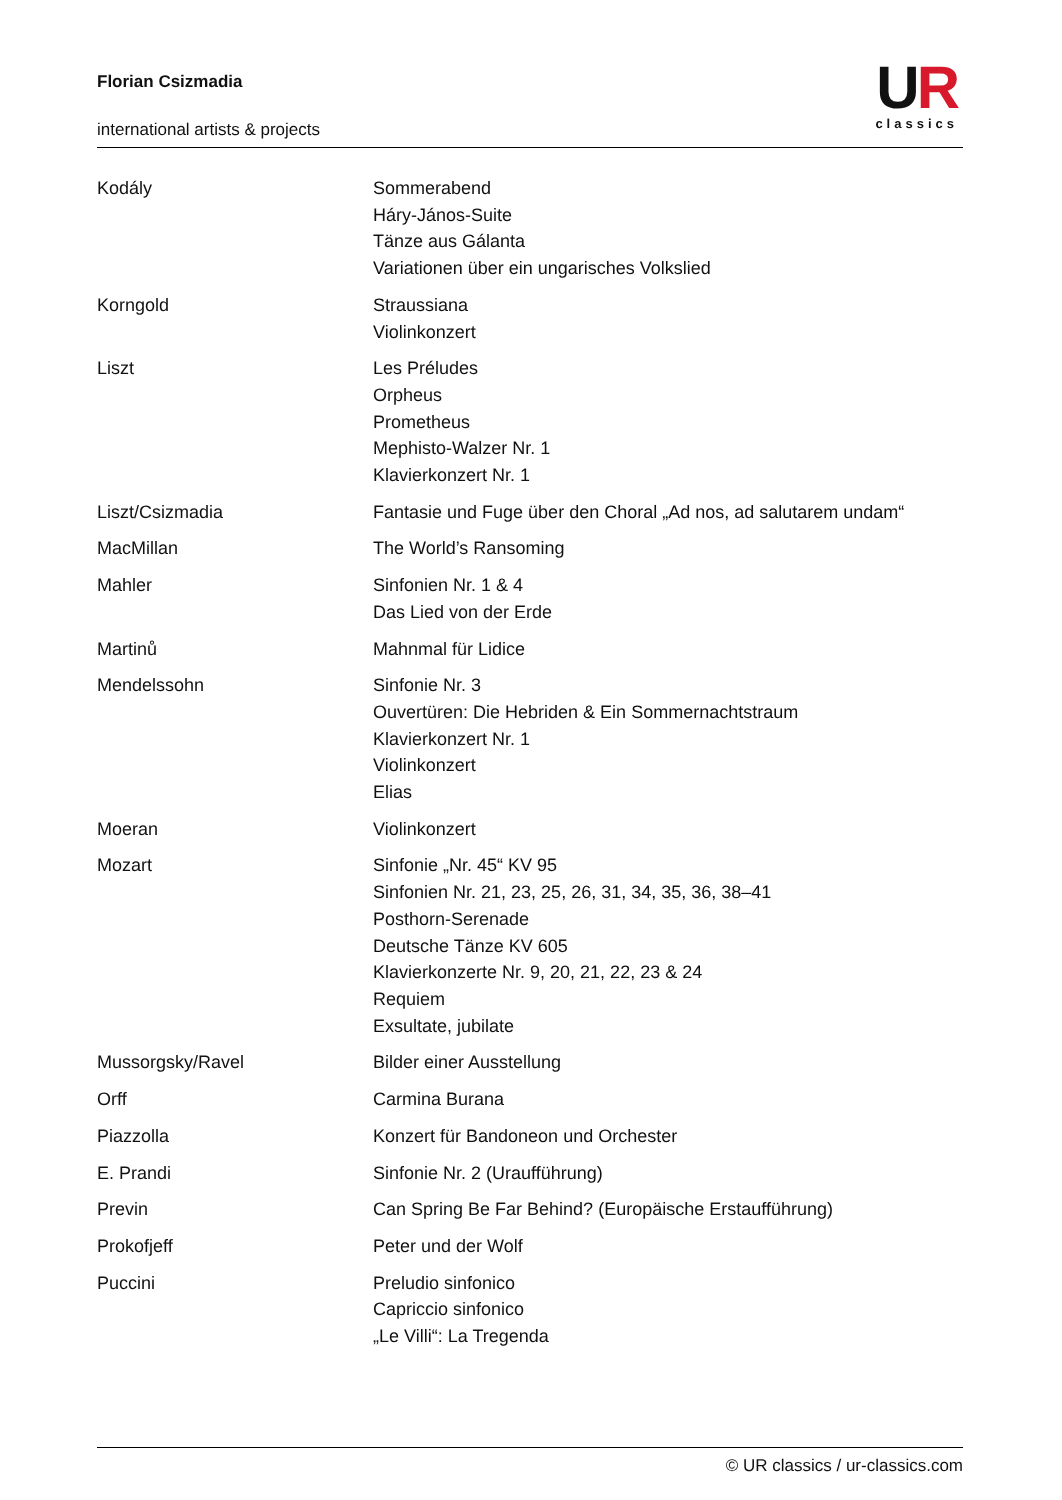Florian Csizmadia
international artists & projects
UR
classics
| Kodály | Sommerabend Háry-János-Suite Tänze aus Gálanta Variationen über ein ungarisches Volkslied |
| Korngold | Straussiana Violinkonzert |
| Liszt | Les Préludes Orpheus Prometheus Mephisto-Walzer Nr. 1 Klavierkonzert Nr. 1 |
| Liszt/Csizmadia | Fantasie und Fuge über den Choral „Ad nos, ad salutarem undam“ |
| MacMillan | The World’s Ransoming |
| Mahler | Sinfonien Nr. 1 & 4 Das Lied von der Erde |
| Martinů | Mahnmal für Lidice |
| Mendelssohn | Sinfonie Nr. 3 Ouvertüren: Die Hebriden & Ein Sommernachtstraum Klavierkonzert Nr. 1 Violinkonzert Elias |
| Moeran | Violinkonzert |
| Mozart | Sinfonie „Nr. 45“ KV 95 Sinfonien Nr. 21, 23, 25, 26, 31, 34, 35, 36, 38–41 Posthorn-Serenade Deutsche Tänze KV 605 Klavierkonzerte Nr. 9, 20, 21, 22, 23 & 24 Requiem Exsultate, jubilate |
| Mussorgsky/Ravel | Bilder einer Ausstellung |
| Orff | Carmina Burana |
| Piazzolla | Konzert für Bandoneon und Orchester |
| E. Prandi | Sinfonie Nr. 2 (Uraufführung) |
| Previn | Can Spring Be Far Behind? (Europäische Erstaufführung) |
| Prokofjeff | Peter und der Wolf |
| Puccini | Preludio sinfonico Capriccio sinfonico „Le Villi“: La Tregenda |
© UR classics / ur-classics.com